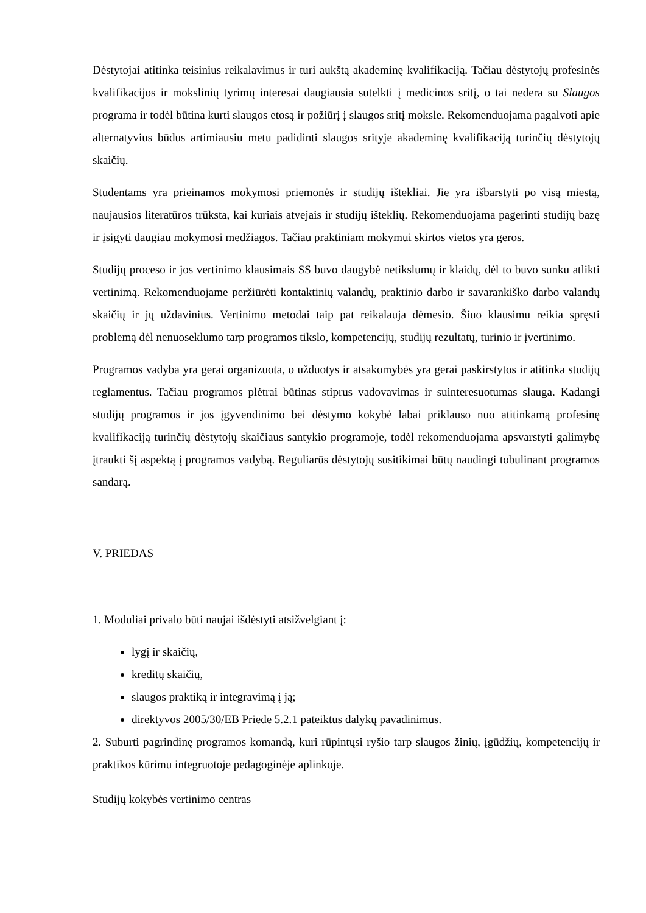Dėstytojai atitinka teisinius reikalavimus ir turi aukštą akademinę kvalifikaciją. Tačiau dėstytojų profesinės kvalifikacijos ir mokslinių tyrimų interesai daugiausia sutelkti į medicinos sritį, o tai nedera su Slaugos programa ir todėl būtina kurti slaugos etosą ir požiūrį į slaugos sritį moksle. Rekomenduojama pagalvoti apie alternatyvius būdus artimiausiu metu padidinti slaugos srityje akademinę kvalifikaciją turinčių dėstytojų skaičių.
Studentams yra prieinamos mokymosi priemonės ir studijų ištekliai. Jie yra išbarstyti po visą miestą, naujausios literatūros trūksta, kai kuriais atvejais ir studijų išteklių. Rekomenduojama pagerinti studijų bazę ir įsigyti daugiau mokymosi medžiagos. Tačiau praktiniam mokymui skirtos vietos yra geros.
Studijų proceso ir jos vertinimo klausimais SS buvo daugybė netikslumų ir klaidų, dėl to buvo sunku atlikti vertinimą. Rekomenduojame peržiūrėti kontaktinių valandų, praktinio darbo ir savarankiško darbo valandų skaičių ir jų uždavinius. Vertinimo metodai taip pat reikalauja dėmesio. Šiuo klausimu reikia spręsti problemą dėl nenuoseklumo tarp programos tikslo, kompetencijų, studijų rezultatų, turinio ir įvertinimo.
Programos vadyba yra gerai organizuota, o užduotys ir atsakomybės yra gerai paskirstytos ir atitinka studijų reglamentus. Tačiau programos plėtrai būtinas stiprus vadovavimas ir suinteresuotumas slauga. Kadangi studijų programos ir jos įgyvendinimo bei dėstymo kokybė labai priklauso nuo atitinkamą profesinę kvalifikaciją turinčių dėstytojų skaičiaus santykio programoje, todėl rekomenduojama apsvarstyti galimybę įtraukti šį aspektą į programos vadybą. Reguliarūs dėstytojų susitikimai būtų naudingi tobulinant programos sandarą.
V. PRIEDAS
1. Moduliai privalo būti naujai išdėstyti atsižvelgiant į:
lygį ir skaičių,
kreditų skaičių,
slaugos praktiką ir integravimą į ją;
direktyvos 2005/30/EB Priede 5.2.1 pateiktus dalykų pavadinimus.
2. Suburti pagrindinę programos komandą, kuri rūpintųsi ryšio tarp slaugos žinių, įgūdžių, kompetencijų ir praktikos kūrimu integruotoje pedagoginėje aplinkoje.
Studijų kokybės vertinimo centras